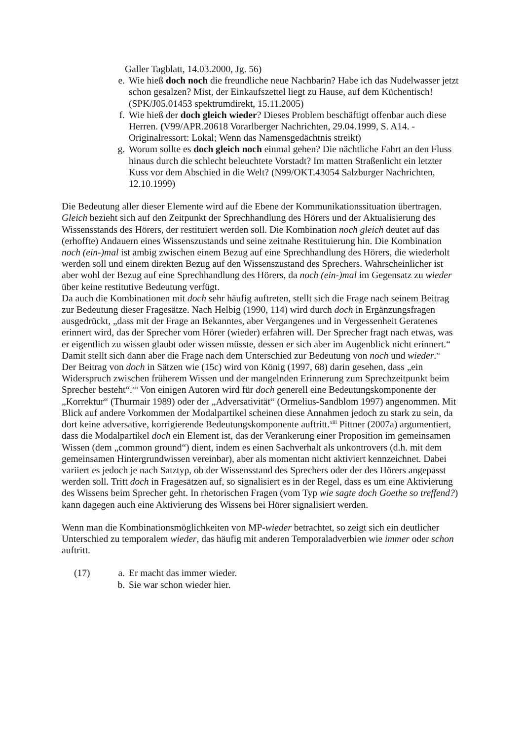Galler Tagblatt, 14.03.2000, Jg. 56)
e. Wie hieß doch noch die freundliche neue Nachbarin? Habe ich das Nudelwasser jetzt schon gesalzen? Mist, der Einkaufszettel liegt zu Hause, auf dem Küchentisch! (SPK/J05.01453 spektrumdirekt, 15.11.2005)
f. Wie hieß der doch gleich wieder? Dieses Problem beschäftigt offenbar auch diese Herren. (V99/APR.20618 Vorarlberger Nachrichten, 29.04.1999, S. A14. - Originalressort: Lokal; Wenn das Namensgedächtnis streikt)
g. Worum sollte es doch gleich noch einmal gehen? Die nächtliche Fahrt an den Fluss hinaus durch die schlecht beleuchtete Vorstadt? Im matten Straßenlicht ein letzter Kuss vor dem Abschied in die Welt? (N99/OKT.43054 Salzburger Nachrichten, 12.10.1999)
Die Bedeutung aller dieser Elemente wird auf die Ebene der Kommunikationssituation übertragen. Gleich bezieht sich auf den Zeitpunkt der Sprechhandlung des Hörers und der Aktualisierung des Wissensstands des Hörers, der restituiert werden soll. Die Kombination noch gleich deutet auf das (erhoffte) Andauern eines Wissenszustands und seine zeitnahe Restituierung hin. Die Kombination noch (ein-)mal ist ambig zwischen einem Bezug auf eine Sprechhandlung des Hörers, die wiederholt werden soll und einem direkten Bezug auf den Wissenszustand des Sprechers. Wahrscheinlicher ist aber wohl der Bezug auf eine Sprechhandlung des Hörers, da noch (ein-)mal im Gegensatz zu wieder über keine restitutive Bedeutung verfügt.
Da auch die Kombinationen mit doch sehr häufig auftreten, stellt sich die Frage nach seinem Beitrag zur Bedeutung dieser Fragesätze. Nach Helbig (1990, 114) wird durch doch in Ergänzungsfragen ausgedrückt, „dass mit der Frage an Bekanntes, aber Vergangenes und in Vergessenheit Geratenes erinnert wird, das der Sprecher vom Hörer (wieder) erfahren will. Der Sprecher fragt nach etwas, was er eigentlich zu wissen glaubt oder wissen müsste, dessen er sich aber im Augenblick nicht erinnert.“ Damit stellt sich dann aber die Frage nach dem Unterschied zur Bedeutung von noch und wieder.<sup>xi</sup>
Der Beitrag von doch in Sätzen wie (15c) wird von König (1997, 68) darin gesehen, dass „ein Widerspruch zwischen früherem Wissen und der mangelnden Erinnerung zum Sprechzeitpunkt beim Sprecher besteht“.<sup>xii</sup> Von einigen Autoren wird für doch generell eine Bedeutungskomponente der „Korrektur“ (Thurmair 1989) oder der „Adversativität“ (Ormelius-Sandblom 1997) angenommen. Mit Blick auf andere Vorkommen der Modalpartikel scheinen diese Annahmen jedoch zu stark zu sein, da dort keine adversative, korrigierende Bedeutungskomponente auftritt.<sup>xiii</sup> Pittner (2007a) argumentiert, dass die Modalpartikel doch ein Element ist, das der Verankerung einer Proposition im gemeinsamen Wissen (dem „common ground“) dient, indem es einen Sachverhalt als unkontrovers (d.h. mit dem gemeinsamen Hintergrundwissen vereinbar), aber als momentan nicht aktiviert kennzeichnet. Dabei variiert es jedoch je nach Satztyp, ob der Wissensstand des Sprechers oder der des Hörers angepasst werden soll. Tritt doch in Fragesätzen auf, so signalisiert es in der Regel, dass es um eine Aktivierung des Wissens beim Sprecher geht. In rhetorischen Fragen (vom Typ wie sagte doch Goethe so treffend?) kann dagegen auch eine Aktivierung des Wissens bei Hörer signalisiert werden.
Wenn man die Kombinationsmöglichkeiten von MP-wieder betrachtet, so zeigt sich ein deutlicher Unterschied zu temporalem wieder, das häufig mit anderen Temporaladverbien wie immer oder schon auftritt.
(17) a. Er macht das immer wieder.
b. Sie war schon wieder hier.